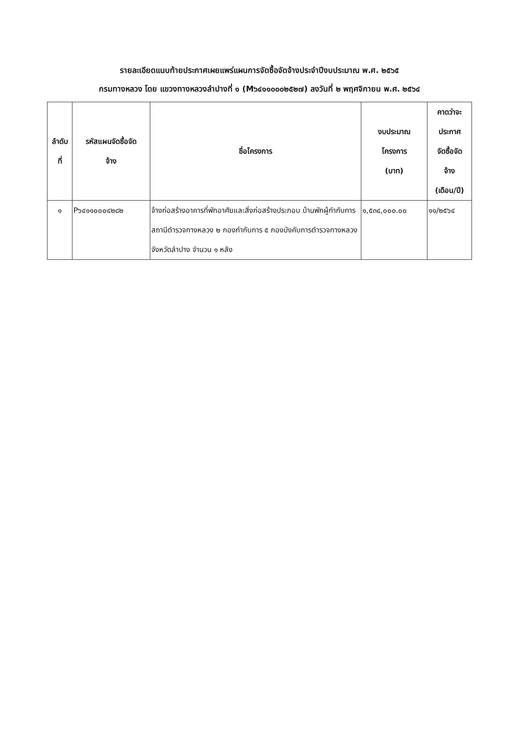รายละเอียดแนบท้ายประกาศเผยแพร่แผนการจัดซื้อจัดจ้างประจำปีงบประมาณ พ.ศ. ๒๕๖๕
กรมทางหลวง โดย แขวงทางหลวงลำปางที่ ๑ (M๖๔๑๑๐๐๐๒๕๒๗) ลงวันที่ ๒ พฤศจิกายน พ.ศ. ๒๕๖๔
| ลำดับ ที่ | รหัสแผนจัดซื้อจัด จ้าง | ชื่อโครงการ | งบประมาณ โครงการ (บาท) | คาดว่าจะ ประกาศ จัดซื้อจัด จ้าง (เดือน/ปี) |
| --- | --- | --- | --- | --- |
| ๑ | P๖๔๑๑๐๐๐๔๒๘๒ | จ้างก่อสร้างอาคารที่พักอาศัยและสิ่งก่อสร้างประกอบ บ้านพักผู้กำกับการ สถานีตำรวจทางหลวง ๒ กองกำกับการ ๕ กองบังคับการตำรวจทางหลวง จังหวัดลำปาง จำนวน ๑ หลัง | ๑,๕๓๔,๐๐๐.๐๐ | ๑๑/๒๕๖๔ |